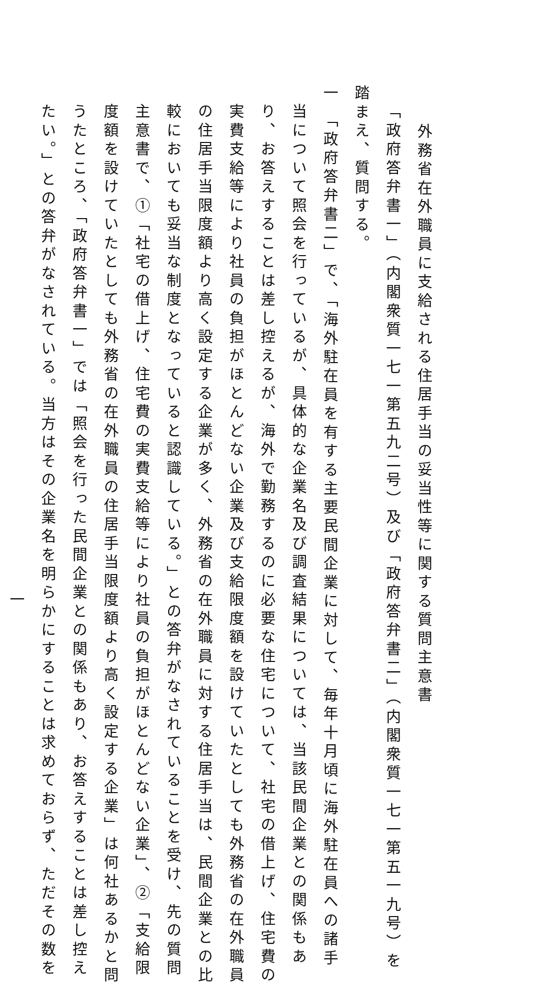外務省在外職員に支給される住居手当の妥当性等に関する質問主意書
「政府答弁書一」（内閣衆質一七一第五九二号）及び「政府答弁書二」（内閣衆質一七一第五一九号）を
踏まえ、質問する。
一 「政府答弁書二」で、「海外駐在員を有する主要民間企業に対して、毎年十月頃に海外駐在員への諸手
当について照会を行っているが、具体的な企業名及び調査結果については、当該民間企業との関係もあ
り、お答えすることは差し控えるが、海外で勤務するのに必要な住宅について、社宅の借上げ、住宅費の
実費支給等により社員の負担がほとんどない企業及び支給限度額を設けていたとしても外務省の在外職員
の住居手当限度額より高く設定する企業が多く、外務省の在外職員に対する住居手当は、民間企業との比
較においても妥当な制度となっていると認識している。」との答弁がなされていることを受け、先の質問
主意書で、①「社宅の借上げ、住宅費の実費支給等により社員の負担がほとんどない企業」、②「支給限
度額を設けていたとしても外務省の在外職員の住居手当限度額より高く設定する企業」は何社あるかと問
うたところ、「政府答弁書一」では「照会を行った民間企業との関係もあり、お答えすることは差し控え
たい。」との答弁がなされている。当方はその企業名を明らかにすることは求めておらず、ただその数を
一